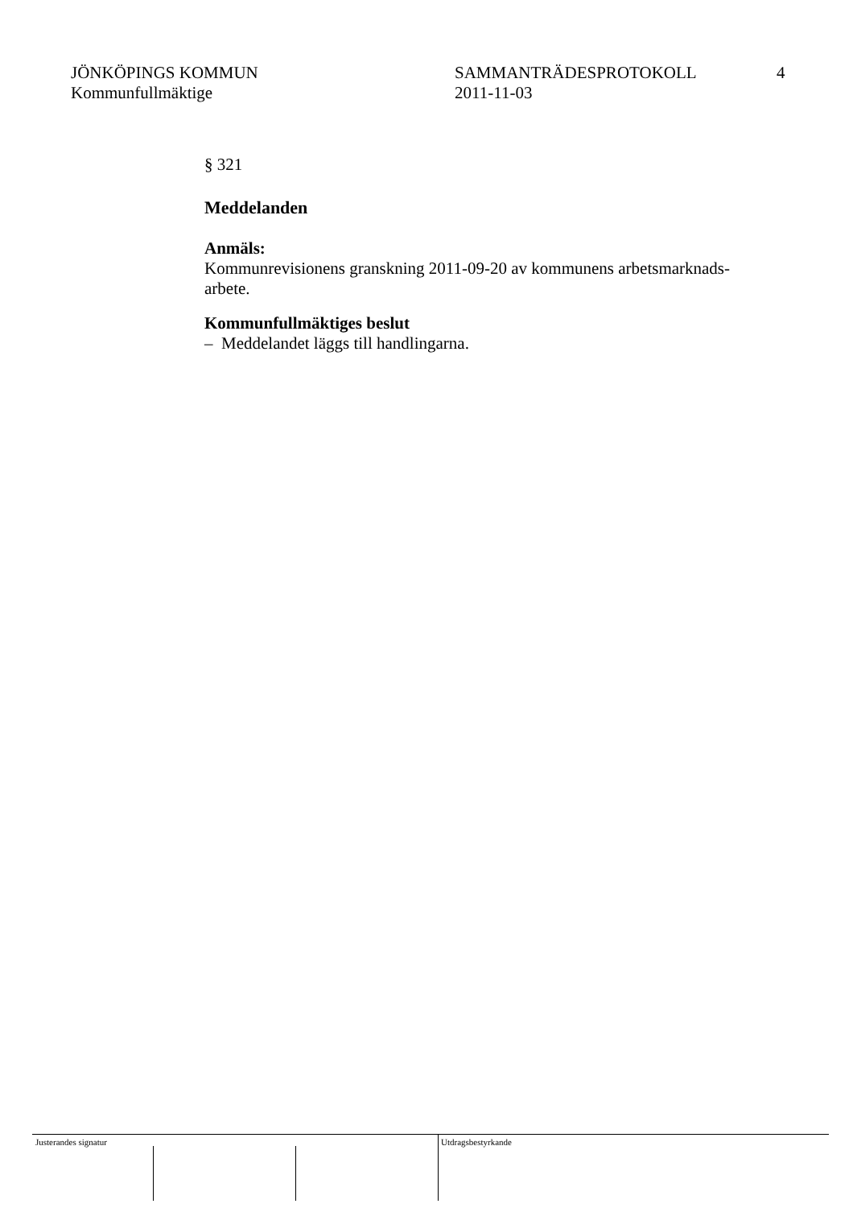JÖNKÖPINGS KOMMUN
Kommunfullmäktige
SAMMANTRÄDESPROTOKOLL
2011-11-03
4
§ 321
Meddelanden
Anmäls:
Kommunrevisionens granskning 2011-09-20 av kommunens arbetsmarknads-
arbete.
Kommunfullmäktiges beslut
– Meddelandet läggs till handlingarna.
Justerandes signatur Utdragsbestyrkande